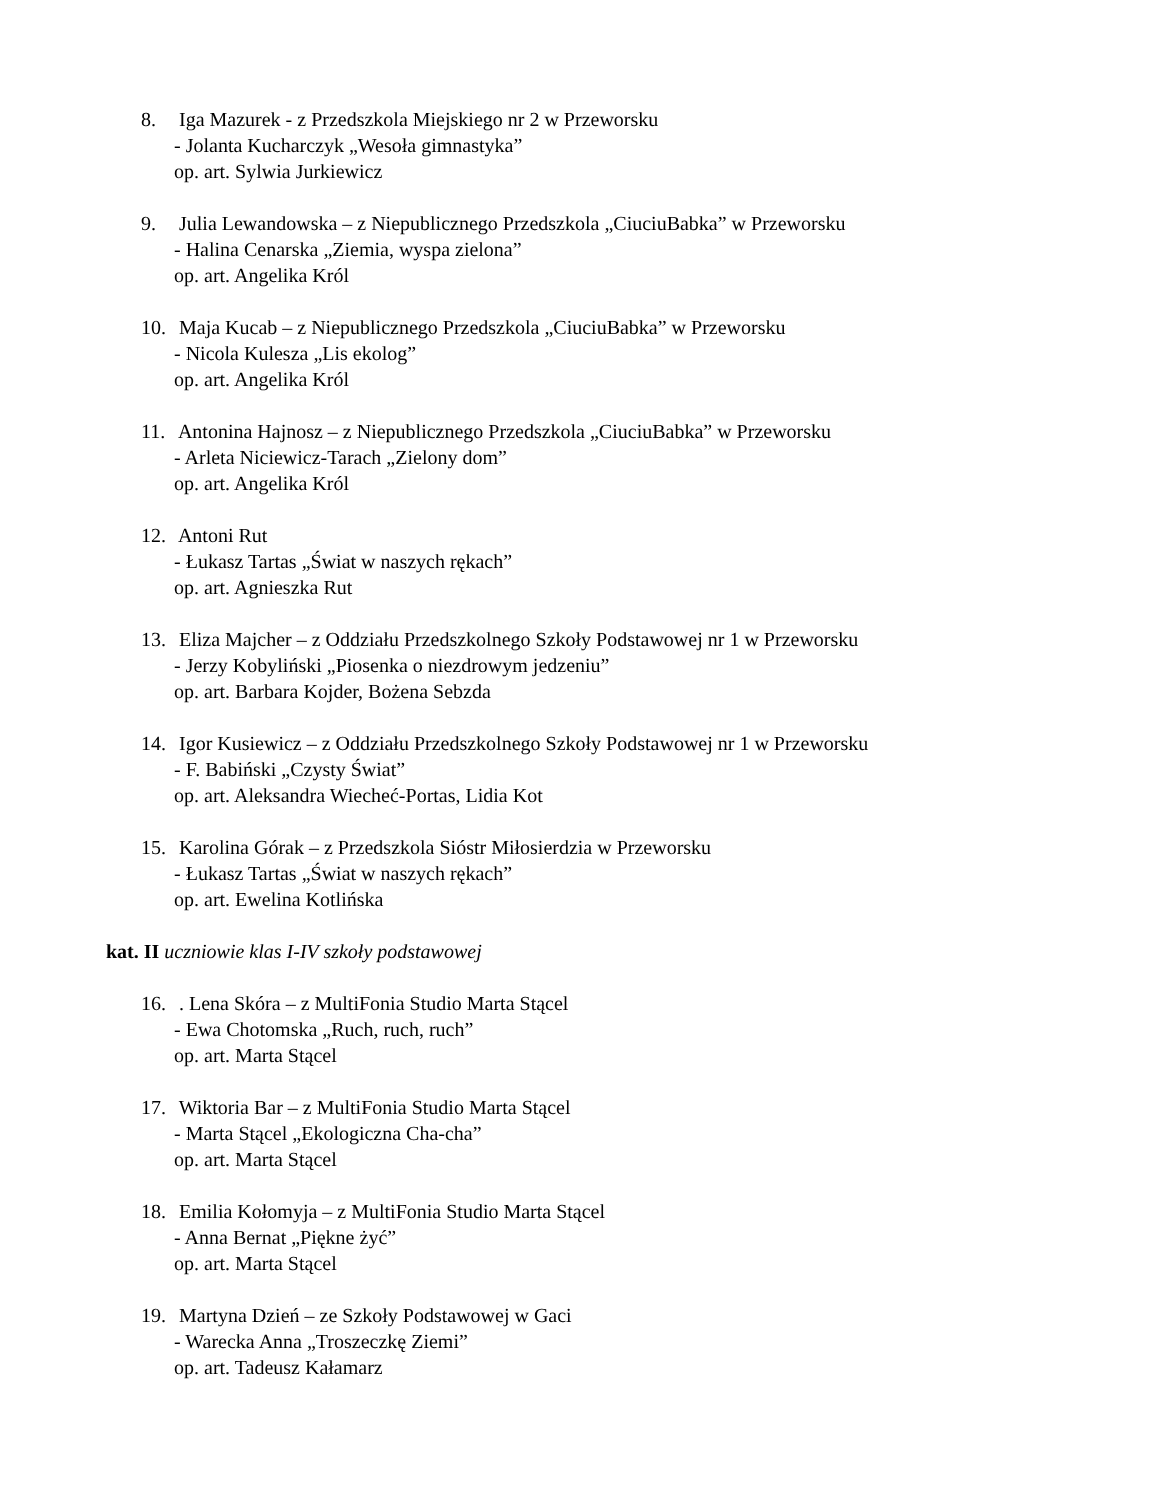8. Iga Mazurek - z Przedszkola Miejskiego nr 2 w Przeworsku
- Jolanta Kucharczyk „Wesoła gimnastyka”
op. art. Sylwia Jurkiewicz
9. Julia Lewandowska – z Niepublicznego Przedszkola „CiuciuBabka” w Przeworsku
- Halina Cenarska „Ziemia, wyspa zielona”
op. art. Angelika Król
10. Maja Kucab – z Niepublicznego Przedszkola „CiuciuBabka” w Przeworsku
- Nicola Kulesza „Lis ekolog”
op. art. Angelika Król
11. Antonina Hajnosz – z Niepublicznego Przedszkola „CiuciuBabka” w Przeworsku
- Arleta Niciewicz-Tarach „Zielony dom”
op. art. Angelika Król
12. Antoni Rut
- Łukasz Tartas „Świat w naszych rękach”
op. art. Agnieszka Rut
13. Eliza Majcher – z Oddziału Przedszkolnego Szkoły Podstawowej nr 1 w Przeworsku
- Jerzy Kobyliński „Piosenka o niezdrowym jedzeniu”
op. art. Barbara Kojder, Bożena Sebzda
14. Igor Kusiewicz – z Oddziału Przedszkolnego Szkoły Podstawowej nr 1 w Przeworsku
- F. Babiński „Czysty Świat”
op. art. Aleksandra Wiecheć-Portas, Lidia Kot
15. Karolina Górak – z Przedszkola Sióstr Miłosierdzia w Przeworsku
- Łukasz Tartas „Świat w naszych rękach”
op. art. Ewelina Kotlińska
kat. II uczniowie klas I-IV szkoły podstawowej
16. . Lena Skóra – z MultiFonia Studio Marta Stącel
- Ewa Chotomska „Ruch, ruch, ruch”
op. art. Marta Stącel
17. Wiktoria Bar – z MultiFonia Studio Marta Stącel
- Marta Stącel „Ekologiczna Cha-cha”
op. art. Marta Stącel
18. Emilia Kołomyja – z MultiFonia Studio Marta Stącel
- Anna Bernat „Piękne żyć”
op. art. Marta Stącel
19. Martyna Dzień – ze Szkoły Podstawowej w Gaci
- Warecka Anna „Troszeczkę Ziemi”
op. art. Tadeusz Kałamarz